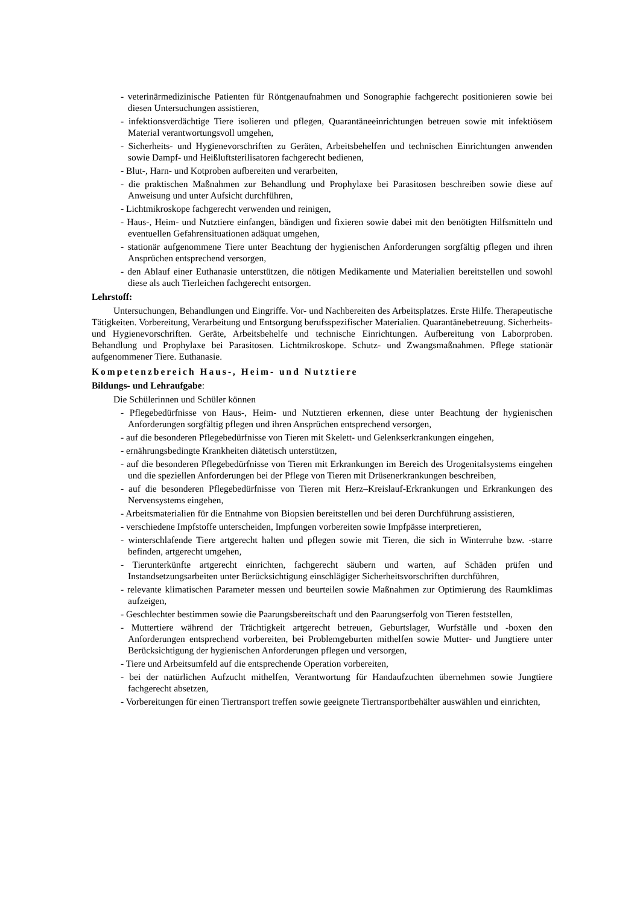- veterinärmedizinische Patienten für Röntgenaufnahmen und Sonographie fachgerecht positionieren sowie bei diesen Untersuchungen assistieren,
- infektionsverdächtige Tiere isolieren und pflegen, Quarantäneeinrichtungen betreuen sowie mit infektiösem Material verantwortungsvoll umgehen,
- Sicherheits- und Hygienevorschriften zu Geräten, Arbeitsbehelfen und technischen Einrichtungen anwenden sowie Dampf- und Heißluftsterilisatoren fachgerecht bedienen,
- Blut-, Harn- und Kotproben aufbereiten und verarbeiten,
- die praktischen Maßnahmen zur Behandlung und Prophylaxe bei Parasitosen beschreiben sowie diese auf Anweisung und unter Aufsicht durchführen,
- Lichtmikroskope fachgerecht verwenden und reinigen,
- Haus-, Heim- und Nutztiere einfangen, bändigen und fixieren sowie dabei mit den benötigten Hilfsmitteln und eventuellen Gefahrensituationen adäquat umgehen,
- stationär aufgenommene Tiere unter Beachtung der hygienischen Anforderungen sorgfältig pflegen und ihren Ansprüchen entsprechend versorgen,
- den Ablauf einer Euthanasie unterstützen, die nötigen Medikamente und Materialien bereitstellen und sowohl diese als auch Tierleichen fachgerecht entsorgen.
Lehrstoff:
Untersuchungen, Behandlungen und Eingriffe. Vor- und Nachbereiten des Arbeitsplatzes. Erste Hilfe. Therapeutische Tätigkeiten. Vorbereitung, Verarbeitung und Entsorgung berufsspezifischer Materialien. Quarantänebetreuung. Sicherheits- und Hygienevorschriften. Geräte, Arbeitsbehelfe und technische Einrichtungen. Aufbereitung von Laborproben. Behandlung und Prophylaxe bei Parasitosen. Lichtmikroskope. Schutz- und Zwangsmaßnahmen. Pflege stationär aufgenommener Tiere. Euthanasie.
Kompetenzbereich Haus-, Heim- und Nutztiere
Bildungs- und Lehraufgabe:
Die Schülerinnen und Schüler können
- Pflegebedürfnisse von Haus-, Heim- und Nutztieren erkennen, diese unter Beachtung der hygienischen Anforderungen sorgfältig pflegen und ihren Ansprüchen entsprechend versorgen,
- auf die besonderen Pflegebedürfnisse von Tieren mit Skelett- und Gelenkserkrankungen eingehen,
- ernährungsbedingte Krankheiten diätetisch unterstützen,
- auf die besonderen Pflegebedürfnisse von Tieren mit Erkrankungen im Bereich des Urogenitalsystems eingehen und die speziellen Anforderungen bei der Pflege von Tieren mit Drüsenerkrankungen beschreiben,
- auf die besonderen Pflegebedürfnisse von Tieren mit Herz–Kreislauf-Erkrankungen und Erkrankungen des Nervensystems eingehen,
- Arbeitsmaterialien für die Entnahme von Biopsien bereitstellen und bei deren Durchführung assistieren,
- verschiedene Impfstoffe unterscheiden, Impfungen vorbereiten sowie Impfpässe interpretieren,
- winterschlafende Tiere artgerecht halten und pflegen sowie mit Tieren, die sich in Winterruhe bzw. -starre befinden, artgerecht umgehen,
- Tierunterkünfte artgerecht einrichten, fachgerecht säubern und warten, auf Schäden prüfen und Instandsetzungsarbeiten unter Berücksichtigung einschlägiger Sicherheitsvorschriften durchführen,
- relevante klimatischen Parameter messen und beurteilen sowie Maßnahmen zur Optimierung des Raumklimas aufzeigen,
- Geschlechter bestimmen sowie die Paarungsbereitschaft und den Paarungserfolg von Tieren feststellen,
- Muttertiere während der Trächtigkeit artgerecht betreuen, Geburtslager, Wurfställe und -boxen den Anforderungen entsprechend vorbereiten, bei Problemgeburten mithelfen sowie Mutter- und Jungtiere unter Berücksichtigung der hygienischen Anforderungen pflegen und versorgen,
- Tiere und Arbeitsumfeld auf die entsprechende Operation vorbereiten,
- bei der natürlichen Aufzucht mithelfen, Verantwortung für Handaufzuchten übernehmen sowie Jungtiere fachgerecht absetzen,
- Vorbereitungen für einen Tiertransport treffen sowie geeignete Tiertransportbehälter auswählen und einrichten,